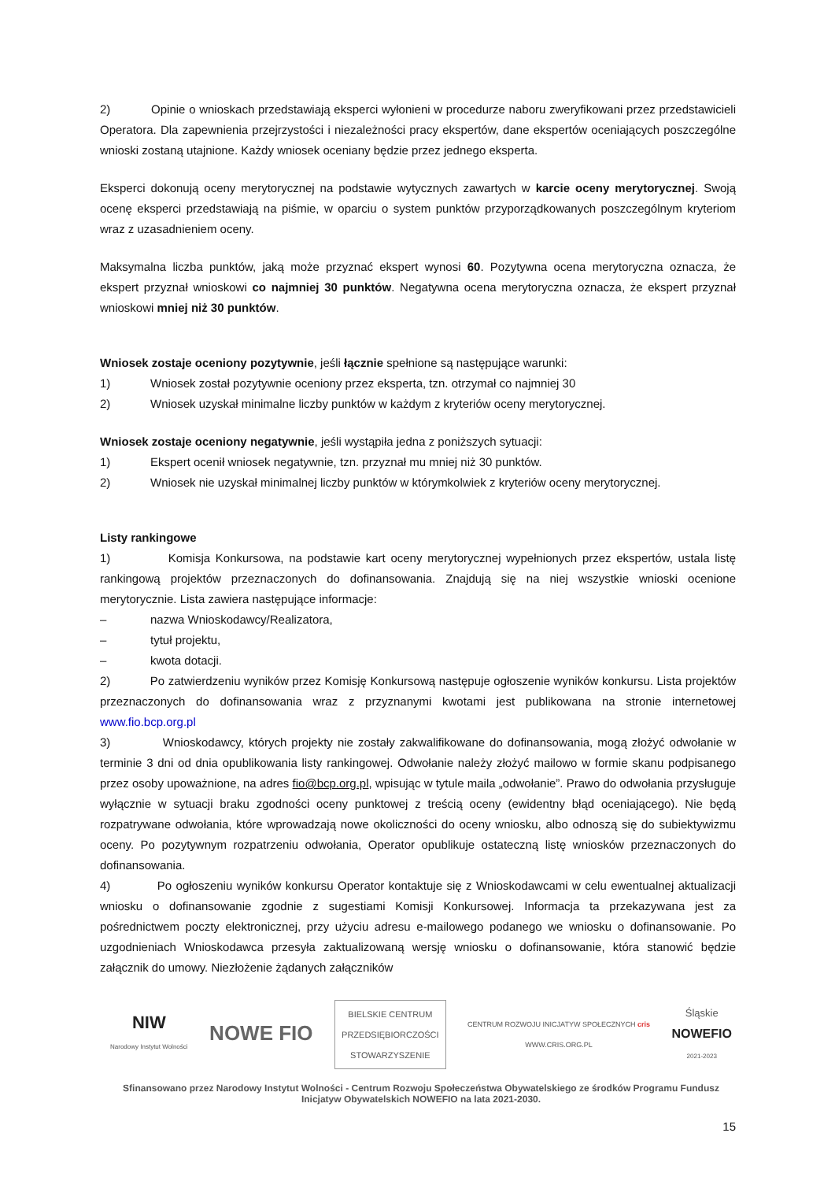2) Opinie o wnioskach przedstawiają eksperci wyłonieni w procedurze naboru zweryfikowani przez przedstawicieli Operatora. Dla zapewnienia przejrzystości i niezależności pracy ekspertów, dane ekspertów oceniających poszczególne wnioski zostaną utajnione. Każdy wniosek oceniany będzie przez jednego eksperta.
Eksperci dokonują oceny merytorycznej na podstawie wytycznych zawartych w karcie oceny merytorycznej. Swoją ocenę eksperci przedstawiają na piśmie, w oparciu o system punktów przyporządkowanych poszczególnym kryteriom wraz z uzasadnieniem oceny.
Maksymalna liczba punktów, jaką może przyznać ekspert wynosi 60. Pozytywna ocena merytoryczna oznacza, że ekspert przyznał wnioskowi co najmniej 30 punktów. Negatywna ocena merytoryczna oznacza, że ekspert przyznał wnioskowi mniej niż 30 punktów.
Wniosek zostaje oceniony pozytywnie, jeśli łącznie spełnione są następujące warunki:
1) Wniosek został pozytywnie oceniony przez eksperta, tzn. otrzymał co najmniej 30
2) Wniosek uzyskał minimalne liczby punktów w każdym z kryteriów oceny merytorycznej.
Wniosek zostaje oceniony negatywnie, jeśli wystąpiła jedna z poniższych sytuacji:
1) Ekspert ocenił wniosek negatywnie, tzn. przyznał mu mniej niż 30 punktów.
2) Wniosek nie uzyskał minimalnej liczby punktów w którymkolwiek z kryteriów oceny merytorycznej.
Listy rankingowe
1) Komisja Konkursowa, na podstawie kart oceny merytorycznej wypełnionych przez ekspertów, ustala listę rankingową projektów przeznaczonych do dofinansowania. Znajdują się na niej wszystkie wnioski ocenione merytorycznie. Lista zawiera następujące informacje:
– nazwa Wnioskodawcy/Realizatora,
– tytuł projektu,
– kwota dotacji.
2) Po zatwierdzeniu wyników przez Komisję Konkursową następuje ogłoszenie wyników konkursu. Lista projektów przeznaczonych do dofinansowania wraz z przyznanymi kwotami jest publikowana na stronie internetowej www.fio.bcp.org.pl
3) Wnioskodawcy, których projekty nie zostały zakwalifikowane do dofinansowania, mogą złożyć odwołanie w terminie 3 dni od dnia opublikowania listy rankingowej. Odwołanie należy złożyć mailowo w formie skanu podpisanego przez osoby upoważnione, na adres fio@bcp.org.pl, wpisując w tytule maila „odwołanie”. Prawo do odwołania przysługuje wyłącznie w sytuacji braku zgodności oceny punktowej z treścią oceny (ewidentny błąd oceniającego). Nie będą rozpatrywane odwołania, które wprowadzają nowe okoliczności do oceny wniosku, albo odnoszą się do subiektywizmu oceny. Po pozytywnym rozpatrzeniu odwołania, Operator opublikuje ostateczną listę wniosków przeznaczonych do dofinansowania.
4) Po ogłoszeniu wyników konkursu Operator kontaktuje się z Wnioskodawcami w celu ewentualnej aktualizacji wniosku o dofinansowanie zgodnie z sugestiami Komisji Konkursowej. Informacja ta przekazywana jest za pośrednictwem poczty elektronicznej, przy użyciu adresu e-mailowego podanego we wniosku o dofinansowanie. Po uzgodnieniach Wnioskodawca przesyła zaktualizowaną wersję wniosku o dofinansowanie, która stanowić będzie załącznik do umowy. Niezłożenie żądanych załączników
NIW
Narodowy Instytut Wolności
NOWE FIO
BIELSKIE CENTRUM
PRZEDSIĘBIORCZOŚCI
STOWARZYSZENIE
CENTRUM ROZWOJU INICJATYW SPOŁECZNYCH cris
WWW.CRIS.ORG.PL
Śląskie
NOWEFIO
2021-2023
Sfinansowano przez Narodowy Instytut Wolności - Centrum Rozwoju Społeczeństwa Obywatelskiego ze środków Programu Fundusz Inicjatyw Obywatelskich NOWEFIO na lata 2021-2030.
15